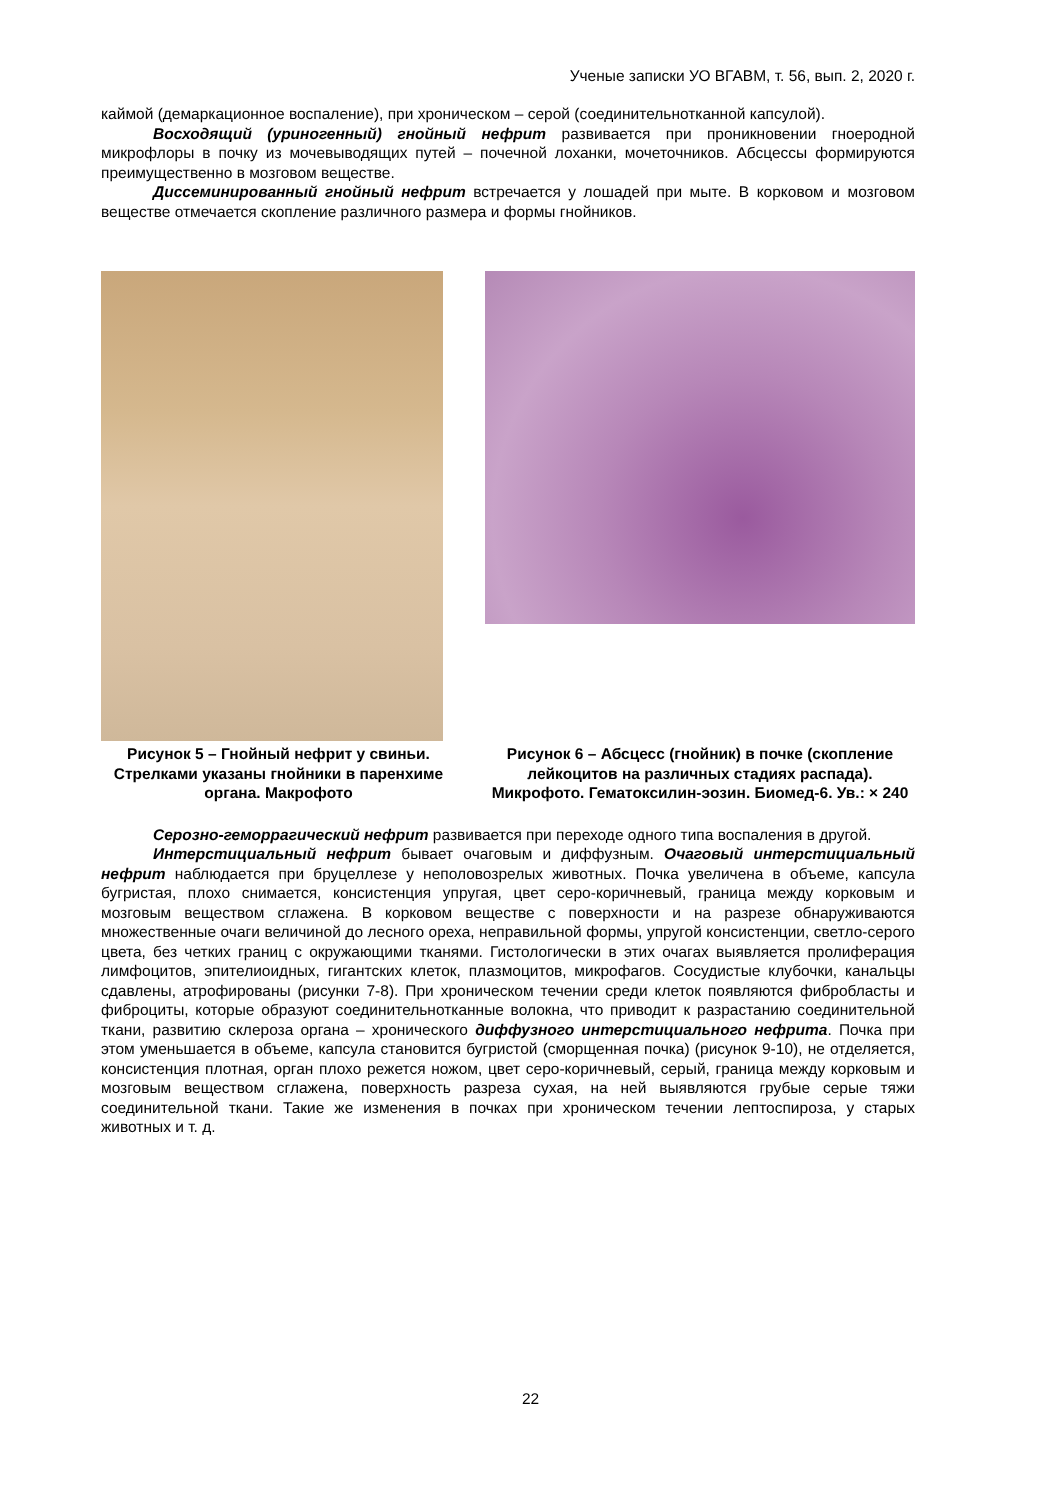Ученые записки УО ВГАВМ, т. 56, вып. 2, 2020 г.
каймой (демаркационное воспаление), при хроническом – серой (соединительнотканной капсулой).
Восходящий (уриногенный) гнойный нефрит развивается при проникновении гноеродной микрофлоры в почку из мочевыводящих путей – почечной лоханки, мочеточников. Абсцессы формируются преимущественно в мозговом веществе.
Диссеминированный гнойный нефрит встречается у лошадей при мыте. В корковом и мозговом веществе отмечается скопление различного размера и формы гнойников.
Рисунок 5 – Гнойный нефрит у свиньи. Стрелками указаны гнойники в паренхиме органа. Макрофото
Рисунок 6 – Абсцесс (гнойник) в почке (скопление лейкоцитов на различных стадиях распада). Микрофото. Гематоксилин-эозин. Биомед-6. Ув.: × 240
Серозно-геморрагический нефрит развивается при переходе одного типа воспаления в другой.
Интерстициальный нефрит бывает очаговым и диффузным. Очаговый интерстициальный нефрит наблюдается при бруцеллезе у неполовозрелых животных. Почка увеличена в объеме, капсула бугристая, плохо снимается, консистенция упругая, цвет серо-коричневый, граница между корковым и мозговым веществом сглажена. В корковом веществе с поверхности и на разрезе обнаруживаются множественные очаги величиной до лесного ореха, неправильной формы, упругой консистенции, светло-серого цвета, без четких границ с окружающими тканями. Гистологически в этих очагах выявляется пролиферация лимфоцитов, эпителиоидных, гигантских клеток, плазмоцитов, микрофагов. Сосудистые клубочки, канальцы сдавлены, атрофированы (рисунки 7-8). При хроническом течении среди клеток появляются фибробласты и фиброциты, которые образуют соединительнотканные волокна, что приводит к разрастанию соединительной ткани, развитию склероза органа – хронического диффузного интерстициального нефрита. Почка при этом уменьшается в объеме, капсула становится бугристой (сморщенная почка) (рисунок 9-10), не отделяется, консистенция плотная, орган плохо режется ножом, цвет серо-коричневый, серый, граница между корковым и мозговым веществом сглажена, поверхность разреза сухая, на ней выявляются грубые серые тяжи соединительной ткани. Такие же изменения в почках при хроническом течении лептоспироза, у старых животных и т. д.
22